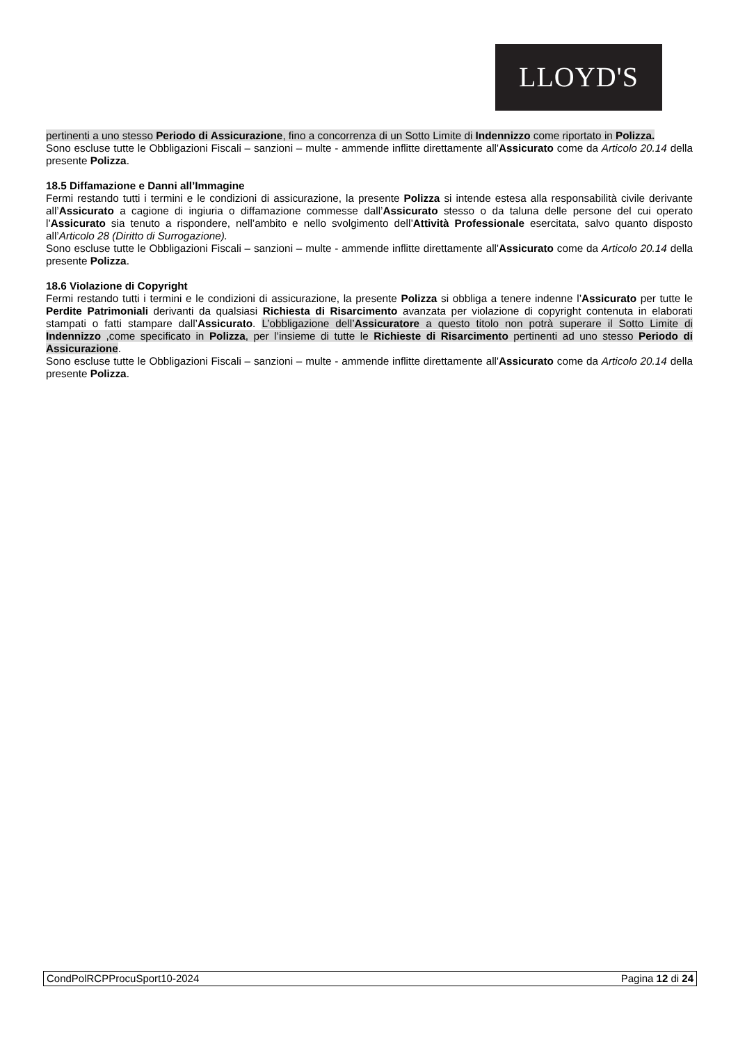LLOYD'S
pertinenti a uno stesso Periodo di Assicurazione, fino a concorrenza di un Sotto Limite di Indennizzo come riportato in Polizza.
Sono escluse tutte le Obbligazioni Fiscali – sanzioni – multe - ammende inflitte direttamente all'Assicurato come da Articolo 20.14 della presente Polizza.
18.5 Diffamazione e Danni all’Immagine
Fermi restando tutti i termini e le condizioni di assicurazione, la presente Polizza si intende estesa alla responsabilità civile derivante all’Assicurato a cagione di ingiuria o diffamazione commesse dall’Assicurato stesso o da taluna delle persone del cui operato l’Assicurato sia tenuto a rispondere, nell’ambito e nello svolgimento dell’Attività Professionale esercitata, salvo quanto disposto all’Articolo 28 (Diritto di Surrogazione).
Sono escluse tutte le Obbligazioni Fiscali – sanzioni – multe - ammende inflitte direttamente all'Assicurato come da Articolo 20.14 della presente Polizza.
18.6 Violazione di Copyright
Fermi restando tutti i termini e le condizioni di assicurazione, la presente Polizza si obbliga a tenere indenne l’Assicurato per tutte le Perdite Patrimoniali derivanti da qualsiasi Richiesta di Risarcimento avanzata per violazione di copyright contenuta in elaborati stampati o fatti stampare dall’Assicurato. L’obbligazione dell’Assicuratore a questo titolo non potrà superare il Sotto Limite di Indennizzo ,come specificato in Polizza, per l’insieme di tutte le Richieste di Risarcimento pertinenti ad uno stesso Periodo di Assicurazione.
Sono escluse tutte le Obbligazioni Fiscali – sanzioni – multe - ammende inflitte direttamente all'Assicurato come da Articolo 20.14 della presente Polizza.
CondPolRCPProcuSport10-2024 Pagina 12 di 24